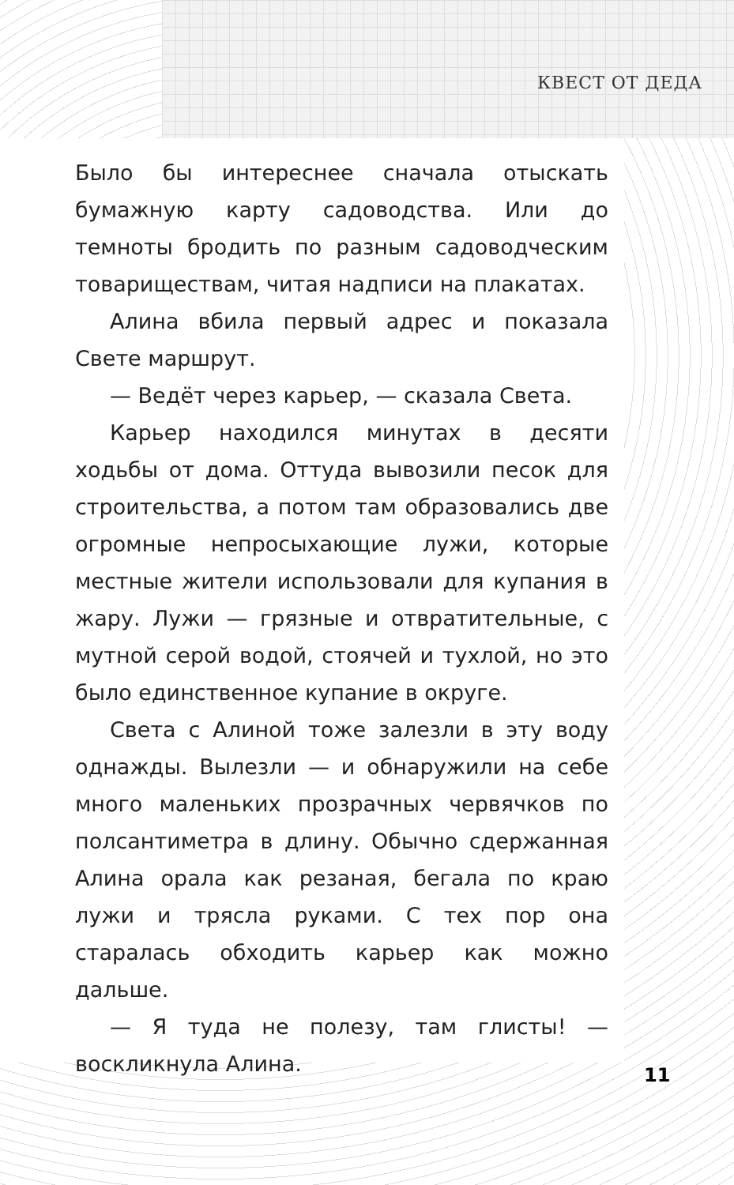КВЕСТ ОТ ДЕДА
Было бы интереснее сначала отыскать бумажную карту садоводства. Или до темноты бродить по разным садоводческим товариществам, читая надписи на плакатах.
Алина вбила первый адрес и показала Свете маршрут.
— Ведёт через карьер, — сказала Света.
Карьер находился минутах в десяти ходьбы от дома. Оттуда вывозили песок для строительства, а потом там образовались две огромные непросыхающие лужи, которые местные жители использовали для купания в жару. Лужи — грязные и отвратительные, с мутной серой водой, стоячей и тухлой, но это было единственное купание в округе.
Света с Алиной тоже залезли в эту воду однажды. Вылезли — и обнаружили на себе много маленьких прозрачных червячков по полсантиметра в длину. Обычно сдержанная Алина орала как резаная, бегала по краю лужи и трясла руками. С тех пор она старалась обходить карьер как можно дальше.
— Я туда не полезу, там глисты! — воскликнула Алина.
11